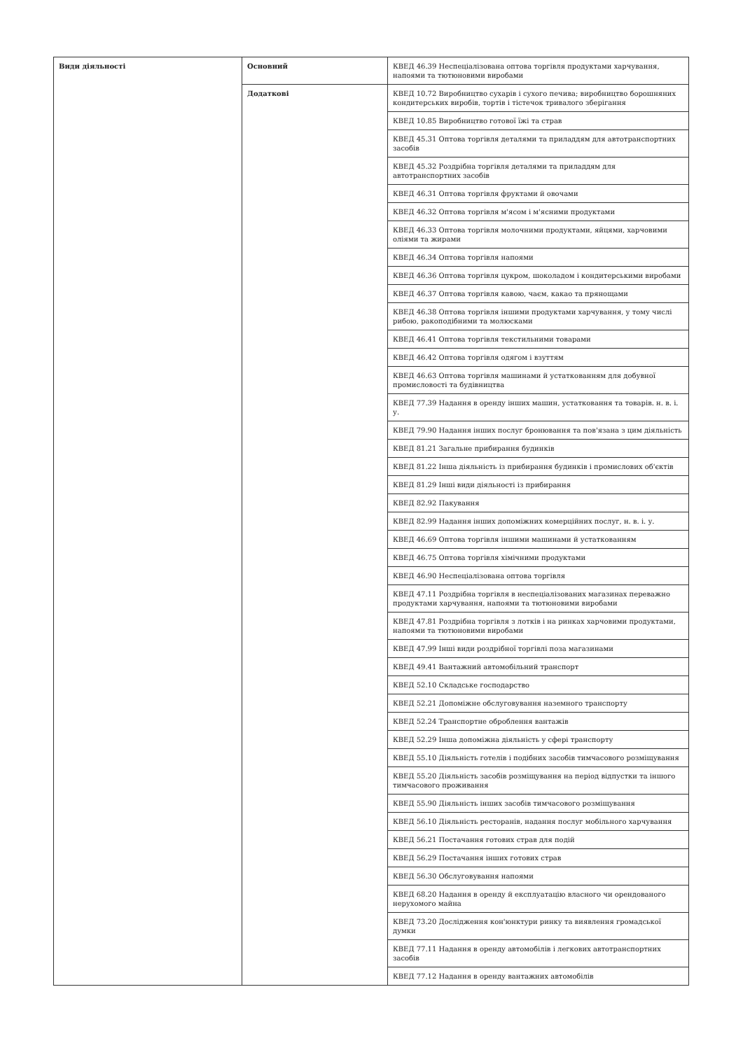| Види діяльності | Основний | КВЕД 46.39 Неспеціалізована оптова торгівля продуктами харчування, напоями та тютюновими виробами |
| | Додаткові | КВЕД 10.72 Виробництво сухарів і сухого печива; виробництво борошняних кондитерських виробів, тортів і тістечок тривалого зберігання |
| | | КВЕД 10.85 Виробництво готової їжі та страв |
| | | КВЕД 45.31 Оптова торгівля деталями та приладдям для автотранспортних засобів |
| | | КВЕД 45.32 Роздрібна торгівля деталями та приладдям для автотранспортних засобів |
| | | КВЕД 46.31 Оптова торгівля фруктами й овочами |
| | | КВЕД 46.32 Оптова торгівля м'ясом і м'ясними продуктами |
| | | КВЕД 46.33 Оптова торгівля молочними продуктами, яйцями, харчовими оліями та жирами |
| | | КВЕД 46.34 Оптова торгівля напоями |
| | | КВЕД 46.36 Оптова торгівля цукром, шоколадом і кондитерськими виробами |
| | | КВЕД 46.37 Оптова торгівля кавою, чаєм, какао та прянощами |
| | | КВЕД 46.38 Оптова торгівля іншими продуктами харчування, у тому числі рибою, ракоподібними та молюсками |
| | | КВЕД 46.41 Оптова торгівля текстильними товарами |
| | | КВЕД 46.42 Оптова торгівля одягом і взуттям |
| | | КВЕД 46.63 Оптова торгівля машинами й устаткованням для добувної промисловості та будівництва |
| | | КВЕД 77.39 Надання в оренду інших машин, устатковання та товарів. н. в. і. у. |
| | | КВЕД 79.90 Надання інших послуг бронювання та пов'язана з цим діяльність |
| | | КВЕД 81.21 Загальне прибирання будинків |
| | | КВЕД 81.22 Інша діяльність із прибирання будинків і промислових об'єктів |
| | | КВЕД 81.29 Інші види діяльності із прибирання |
| | | КВЕД 82.92 Пакування |
| | | КВЕД 82.99 Надання інших допоміжних комерційних послуг, н. в. і. у. |
| | | КВЕД 46.69 Оптова торгівля іншими машинами й устаткованням |
| | | КВЕД 46.75 Оптова торгівля хімічними продуктами |
| | | КВЕД 46.90 Неспеціалізована оптова торгівля |
| | | КВЕД 47.11 Роздрібна торгівля в неспеціалізованих магазинах переважно продуктами харчування, напоями та тютюновими виробами |
| | | КВЕД 47.81 Роздрібна торгівля з лотків і на ринках харчовими продуктами, напоями та тютюновими виробами |
| | | КВЕД 47.99 Інші види роздрібної торгівлі поза магазинами |
| | | КВЕД 49.41 Вантажний автомобільний транспорт |
| | | КВЕД 52.10 Складське господарство |
| | | КВЕД 52.21 Допоміжне обслуговування наземного транспорту |
| | | КВЕД 52.24 Транспортне оброблення вантажів |
| | | КВЕД 52.29 Інша допоміжна діяльність у сфері транспорту |
| | | КВЕД 55.10 Діяльність готелів і подібних засобів тимчасового розміщування |
| | | КВЕД 55.20 Діяльність засобів розміщування на період відпустки та іншого тимчасового проживання |
| | | КВЕД 55.90 Діяльність інших засобів тимчасового розміщування |
| | | КВЕД 56.10 Діяльність ресторанів, надання послуг мобільного харчування |
| | | КВЕД 56.21 Постачання готових страв для подій |
| | | КВЕД 56.29 Постачання інших готових страв |
| | | КВЕД 56.30 Обслуговування напоями |
| | | КВЕД 68.20 Надання в оренду й експлуатацію власного чи орендованого нерухомого майна |
| | | КВЕД 73.20 Дослідження кон'юнктури ринку та виявлення громадської думки |
| | | КВЕД 77.11 Надання в оренду автомобілів і легкових автотранспортних засобів |
| | | КВЕД 77.12 Надання в оренду вантажних автомобілів |